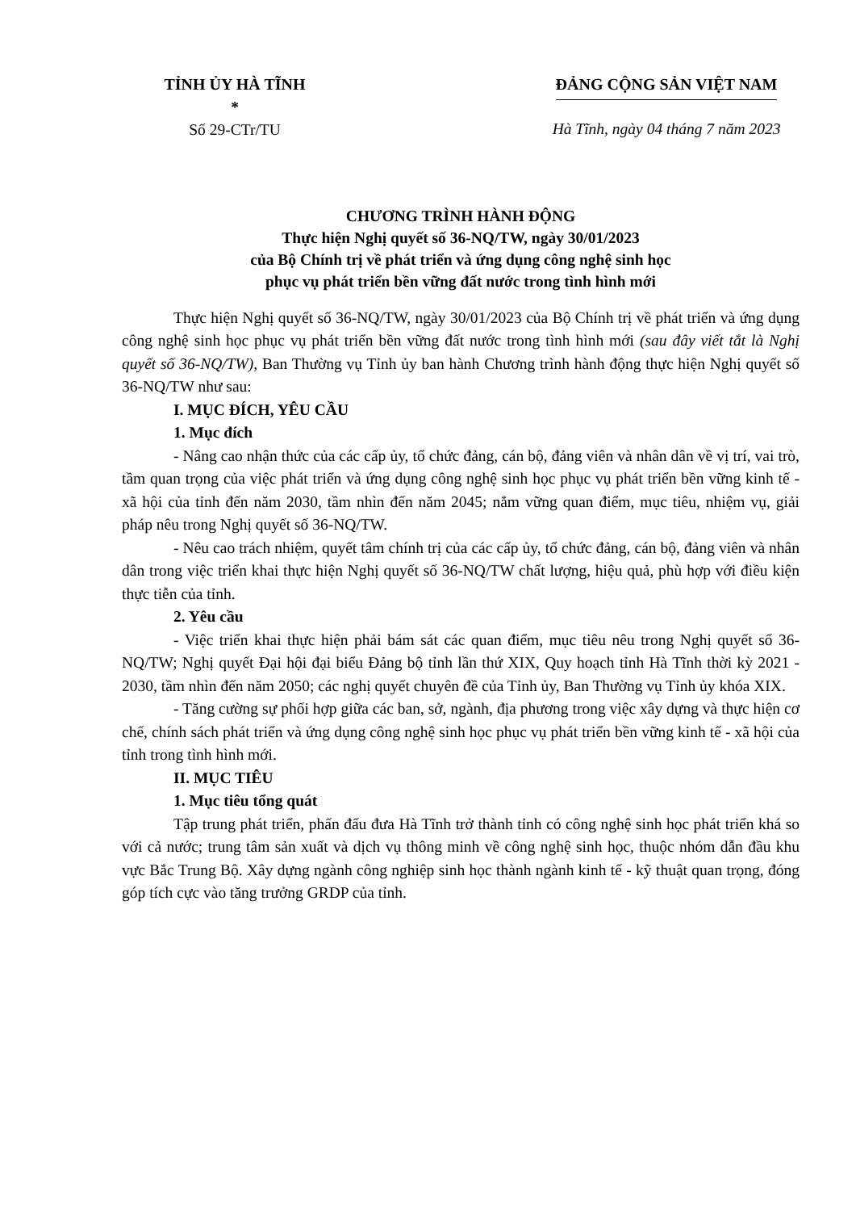TỈNH ỦY HÀ TĨNH
*
Số 29-CTr/TU
ĐẢNG CỘNG SẢN VIỆT NAM
Hà Tĩnh, ngày 04 tháng 7 năm 2023
CHƯƠNG TRÌNH HÀNH ĐỘNG
Thực hiện Nghị quyết số 36-NQ/TW, ngày 30/01/2023
của Bộ Chính trị về phát triển và ứng dụng công nghệ sinh học
phục vụ phát triển bền vững đất nước trong tình hình mới
Thực hiện Nghị quyết số 36-NQ/TW, ngày 30/01/2023 của Bộ Chính trị về phát triển và ứng dụng công nghệ sinh học phục vụ phát triển bền vững đất nước trong tình hình mới (sau đây viết tắt là Nghị quyết số 36-NQ/TW), Ban Thường vụ Tỉnh ủy ban hành Chương trình hành động thực hiện Nghị quyết số 36-NQ/TW như sau:
I. MỤC ĐÍCH, YÊU CẦU
1. Mục đích
- Nâng cao nhận thức của các cấp ủy, tổ chức đảng, cán bộ, đảng viên và nhân dân về vị trí, vai trò, tầm quan trọng của việc phát triển và ứng dụng công nghệ sinh học phục vụ phát triển bền vững kinh tế - xã hội của tỉnh đến năm 2030, tầm nhìn đến năm 2045; nắm vững quan điểm, mục tiêu, nhiệm vụ, giải pháp nêu trong Nghị quyết số 36-NQ/TW.
- Nêu cao trách nhiệm, quyết tâm chính trị của các cấp ủy, tổ chức đảng, cán bộ, đảng viên và nhân dân trong việc triển khai thực hiện Nghị quyết số 36-NQ/TW chất lượng, hiệu quả, phù hợp với điều kiện thực tiễn của tỉnh.
2. Yêu cầu
- Việc triển khai thực hiện phải bám sát các quan điểm, mục tiêu nêu trong Nghị quyết số 36-NQ/TW; Nghị quyết Đại hội đại biểu Đảng bộ tỉnh lần thứ XIX, Quy hoạch tỉnh Hà Tĩnh thời kỳ 2021 - 2030, tầm nhìn đến năm 2050; các nghị quyết chuyên đề của Tỉnh ủy, Ban Thường vụ Tỉnh ủy khóa XIX.
- Tăng cường sự phối hợp giữa các ban, sở, ngành, địa phương trong việc xây dựng và thực hiện cơ chế, chính sách phát triển và ứng dụng công nghệ sinh học phục vụ phát triển bền vững kinh tế - xã hội của tỉnh trong tình hình mới.
II. MỤC TIÊU
1. Mục tiêu tổng quát
Tập trung phát triển, phấn đấu đưa Hà Tĩnh trở thành tỉnh có công nghệ sinh học phát triển khá so với cả nước; trung tâm sản xuất và dịch vụ thông minh về công nghệ sinh học, thuộc nhóm dẫn đầu khu vực Bắc Trung Bộ. Xây dựng ngành công nghiệp sinh học thành ngành kinh tế - kỹ thuật quan trọng, đóng góp tích cực vào tăng trưởng GRDP của tỉnh.